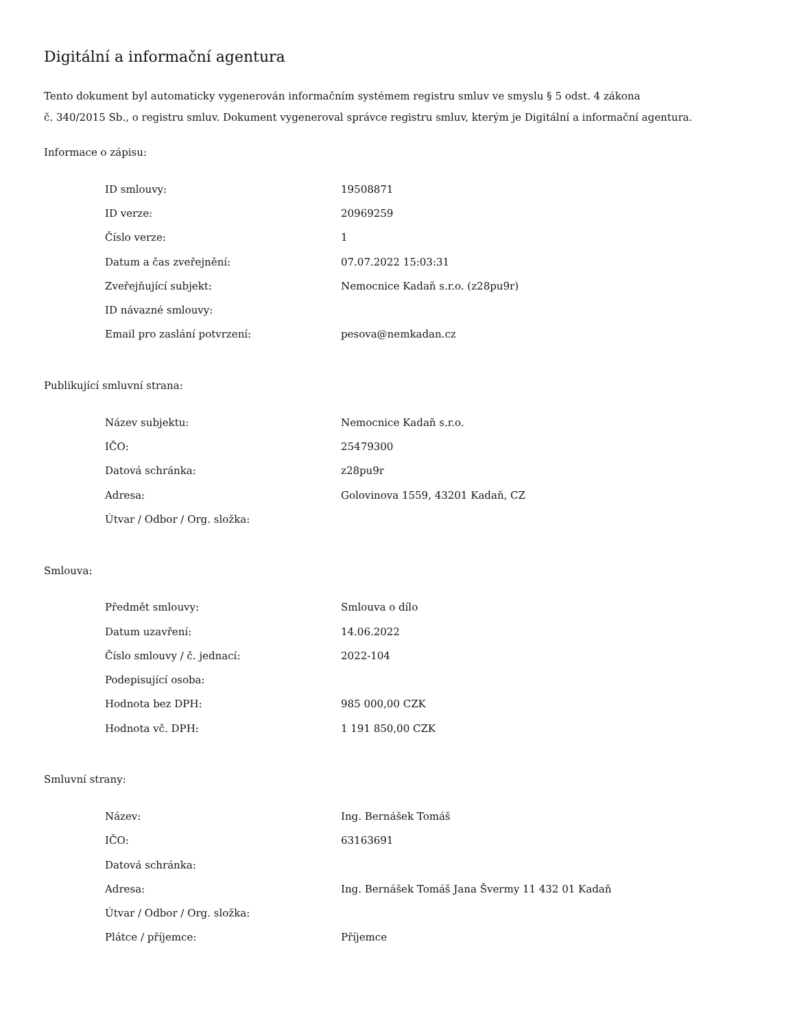Digitální a informační agentura
Tento dokument byl automaticky vygenerován informačním systémem registru smluv ve smyslu § 5 odst. 4 zákona
č. 340/2015 Sb., o registru smluv. Dokument vygeneroval správce registru smluv, kterým je Digitální a informační agentura.
Informace o zápisu:
| ID smlouvy: | 19508871 |
| ID verze: | 20969259 |
| Číslo verze: | 1 |
| Datum a čas zveřejnění: | 07.07.2022 15:03:31 |
| Zveřejňující subjekt: | Nemocnice Kadaň s.r.o. (z28pu9r) |
| ID návazné smlouvy: | |
| Email pro zaslání potvrzení: | pesova@nemkadan.cz |
Publikující smluvní strana:
| Název subjektu: | Nemocnice Kadaň s.r.o. |
| IČO: | 25479300 |
| Datová schránka: | z28pu9r |
| Adresa: | Golovinova 1559, 43201 Kadaň, CZ |
| Útvar / Odbor / Org. složka: | |
Smlouva:
| Předmět smlouvy: | Smlouva o dílo |
| Datum uzavření: | 14.06.2022 |
| Číslo smlouvy / č. jednací: | 2022-104 |
| Podepisující osoba: | |
| Hodnota bez DPH: | 985 000,00 CZK |
| Hodnota vč. DPH: | 1 191 850,00 CZK |
Smluvní strany:
| Název: | Ing. Bernášek Tomáš |
| IČO: | 63163691 |
| Datová schránka: | |
| Adresa: | Ing. Bernášek Tomáš Jana Švermy 11 432 01 Kadaň |
| Útvar / Odbor / Org. složka: | |
| Plátce / příjemce: | Příjemce |